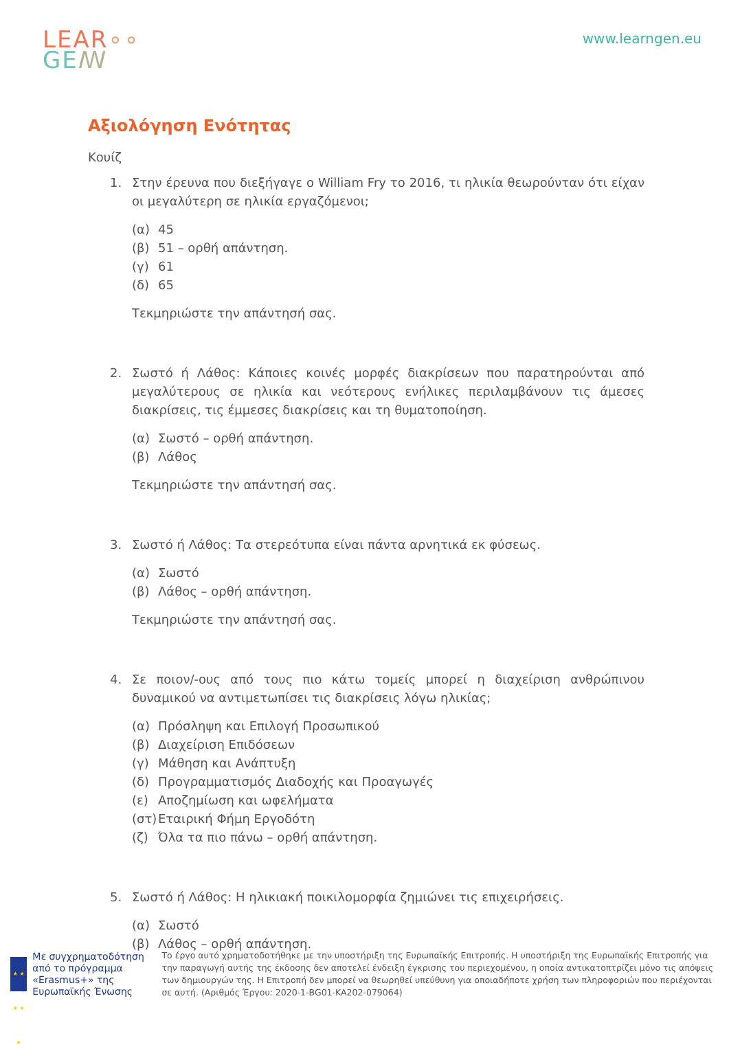LEAR∘∘
GE ꟿ
www.learngen.eu
Αξιολόγηση Ενότητας
Κουίζ
1. Στην έρευνα που διεξήγαγε ο William Fry το 2016, τι ηλικία θεωρούνταν ότι είχαν οι μεγαλύτερη σε ηλικία εργαζόμενοι;
(α) 45
(β) 51 – ορθή απάντηση.
(γ) 61
(δ) 65
Τεκμηριώστε την απάντησή σας.
2. Σωστό ή Λάθος: Κάποιες κοινές μορφές διακρίσεων που παρατηρούνται από μεγαλύτερους σε ηλικία και νεότερους ενήλικες περιλαμβάνουν τις άμεσες διακρίσεις, τις έμμεσες διακρίσεις και τη θυματοποίηση.
(α) Σωστό – ορθή απάντηση.
(β) Λάθος
Τεκμηριώστε την απάντησή σας.
3. Σωστό ή Λάθος: Τα στερεότυπα είναι πάντα αρνητικά εκ φύσεως.
(α) Σωστό
(β) Λάθος – ορθή απάντηση.
Τεκμηριώστε την απάντησή σας.
4. Σε ποιον/-ους από τους πιο κάτω τομείς μπορεί η διαχείριση ανθρώπινου δυναμικού να αντιμετωπίσει τις διακρίσεις λόγω ηλικίας;
(α) Πρόσληψη και Επιλογή Προσωπικού
(β) Διαχείριση Επιδόσεων
(γ) Μάθηση και Ανάπτυξη
(δ) Προγραμματισμός Διαδοχής και Προαγωγές
(ε) Αποζημίωση και ωφελήματα
(στ) Εταιρική Φήμη Εργοδότη
(ζ) Όλα τα πιο πάνω – ορθή απάντηση.
5. Σωστό ή Λάθος: Η ηλικιακή ποικιλομορφία ζημιώνει τις επιχειρήσεις.
(α) Σωστό
(β) Λάθος – ορθή απάντηση.
★ ★ ★ ★ ★
Με συγχρηματοδότηση από το πρόγραμμα «Erasmus+» της Ευρωπαϊκής Ένωσης
Το έργο αυτό χρηματοδοτήθηκε με την υποστήριξη της Ευρωπαϊκής Επιτροπής. Η υποστήριξη της Ευρωπαϊκής Επιτροπής για την παραγωγή αυτής της έκδοσης δεν αποτελεί ένδειξη έγκρισης του περιεχομένου, η οποία αντικατοπτρίζει μόνο τις απόψεις των δημιουργών της. Η Επιτροπή δεν μπορεί να θεωρηθεί υπεύθυνη για οποιαδήποτε χρήση των πληροφοριών που περιέχονται σε αυτή. (Αριθμός Έργου: 2020-1-BG01-KA202-079064)